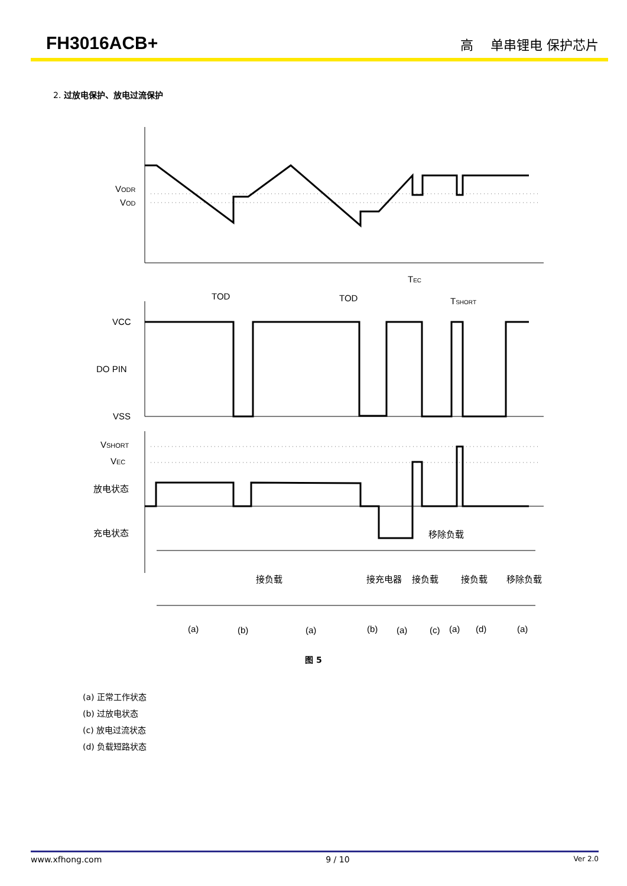FH3016ACB+
高　 单串锂电 保护芯片
2. 过放电保护、放电过流保护
VODR
VOD
TOD
TOD
TEC
TSHORT
VCC
DO PIN
VSS
VSHORT
VEC
放电状态
充电状态
移除负载
接负载
接充电器
接负载
接负载
移除负载
(a)
(b)
(a)
(b)
(a)
(c)
(a)
(d)
(a)
图 5
(a) 正常工作状态
(b) 过放电状态
(c) 放电过流状态
(d) 负载短路状态
www.xfhong.com 9 / 10 Ver 2.0